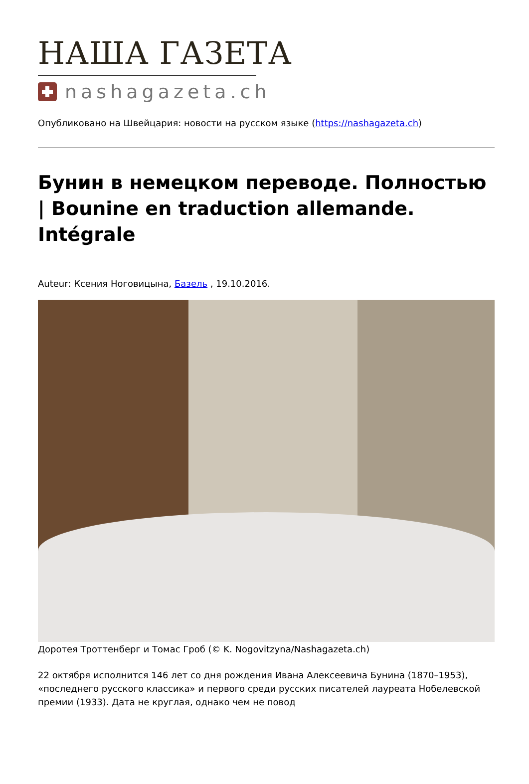НАША ГАЗЕТА
nashagazeta.ch
Опубликовано на Швейцария: новости на русском языке (https://nashagazeta.ch)
Бунин в немецком переводе. Полностью | Bounine en traduction allemande. Intégrale
Auteur: Ксения Ноговицына, Базель , 19.10.2016.
Доротея Троттенберг и Томас Гроб (© K. Nogovitzyna/Nashagazeta.ch)
22 октября исполнится 146 лет со дня рождения Ивана Алексеевича Бунина (1870–1953), «последнего русского классика» и первого среди русских писателей лауреата Нобелевской премии (1933). Дата не круглая, однако чем не повод